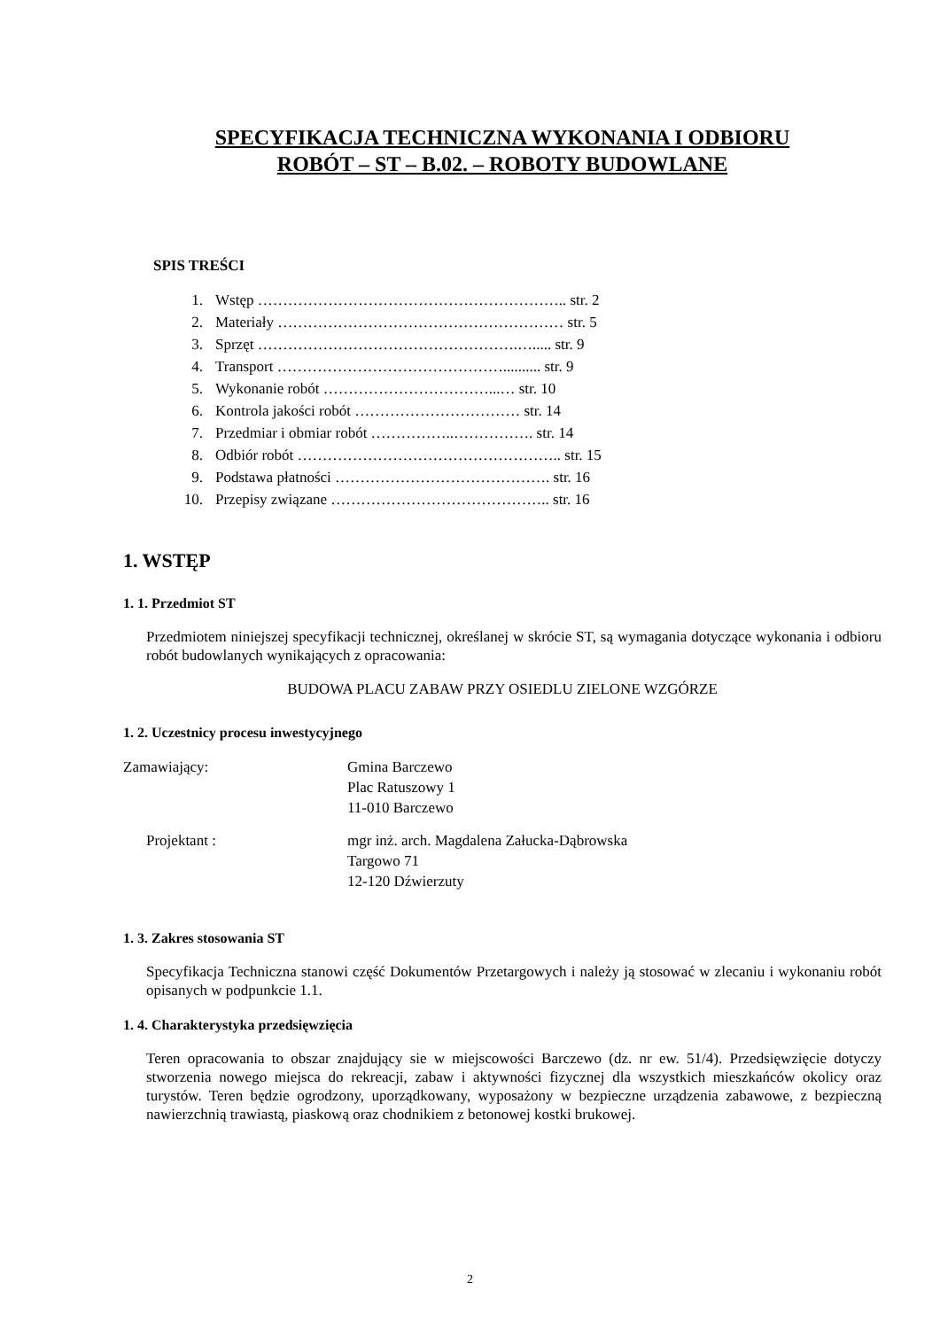SPECYFIKACJA TECHNICZNA WYKONANIA I ODBIORU
ROBÓT – ST – B.02. – ROBOTY BUDOWLANE
SPIS TREŚCI
1. Wstęp …………………………………………………….. str. 2
2. Materiały ………………………………………………… str. 5
3. Sprzęt …………………………………………….…..... str. 9
4. Transport ……………………………………….......... str. 9
5. Wykonanie robót ……………………………...… str. 10
6. Kontrola jakości robót …………………………… str. 14
7. Przedmiar i obmiar robót ……………..……………. str. 14
8. Odbiór robót …………………………………………….. str. 15
9. Podstawa płatności ……………………………………. str. 16
10. Przepisy związane …………………………………….. str. 16
1. WSTĘP
1. 1. Przedmiot ST
Przedmiotem niniejszej specyfikacji technicznej, określanej w skrócie ST, są wymagania dotyczące wykonania i odbioru robót budowlanych wynikających z opracowania:
BUDOWA PLACU ZABAW PRZY OSIEDLU ZIELONE WZGÓRZE
1. 2. Uczestnicy procesu inwestycyjnego
Zamawiający: Gmina Barczewo
Plac Ratuszowy 1
11-010 Barczewo
Projektant : mgr inż. arch. Magdalena Załucka-Dąbrowska
Targowo 71
12-120 Dźwierzuty
1. 3. Zakres stosowania ST
Specyfikacja Techniczna stanowi część Dokumentów Przetargowych i należy ją stosować w zlecaniu i wykonaniu robót opisanych w podpunkcie 1.1.
1. 4. Charakterystyka przedsięwzięcia
Teren opracowania to obszar znajdujący sie w miejscowości Barczewo (dz. nr ew. 51/4). Przedsięwzięcie dotyczy stworzenia nowego miejsca do rekreacji, zabaw i aktywności fizycznej dla wszystkich mieszkańców okolicy oraz turystów. Teren będzie ogrodzony, uporządkowany, wyposażony w bezpieczne urządzenia zabawowe, z bezpieczną nawierzchnią trawiastą, piaskową oraz chodnikiem z betonowej kostki brukowej.
2